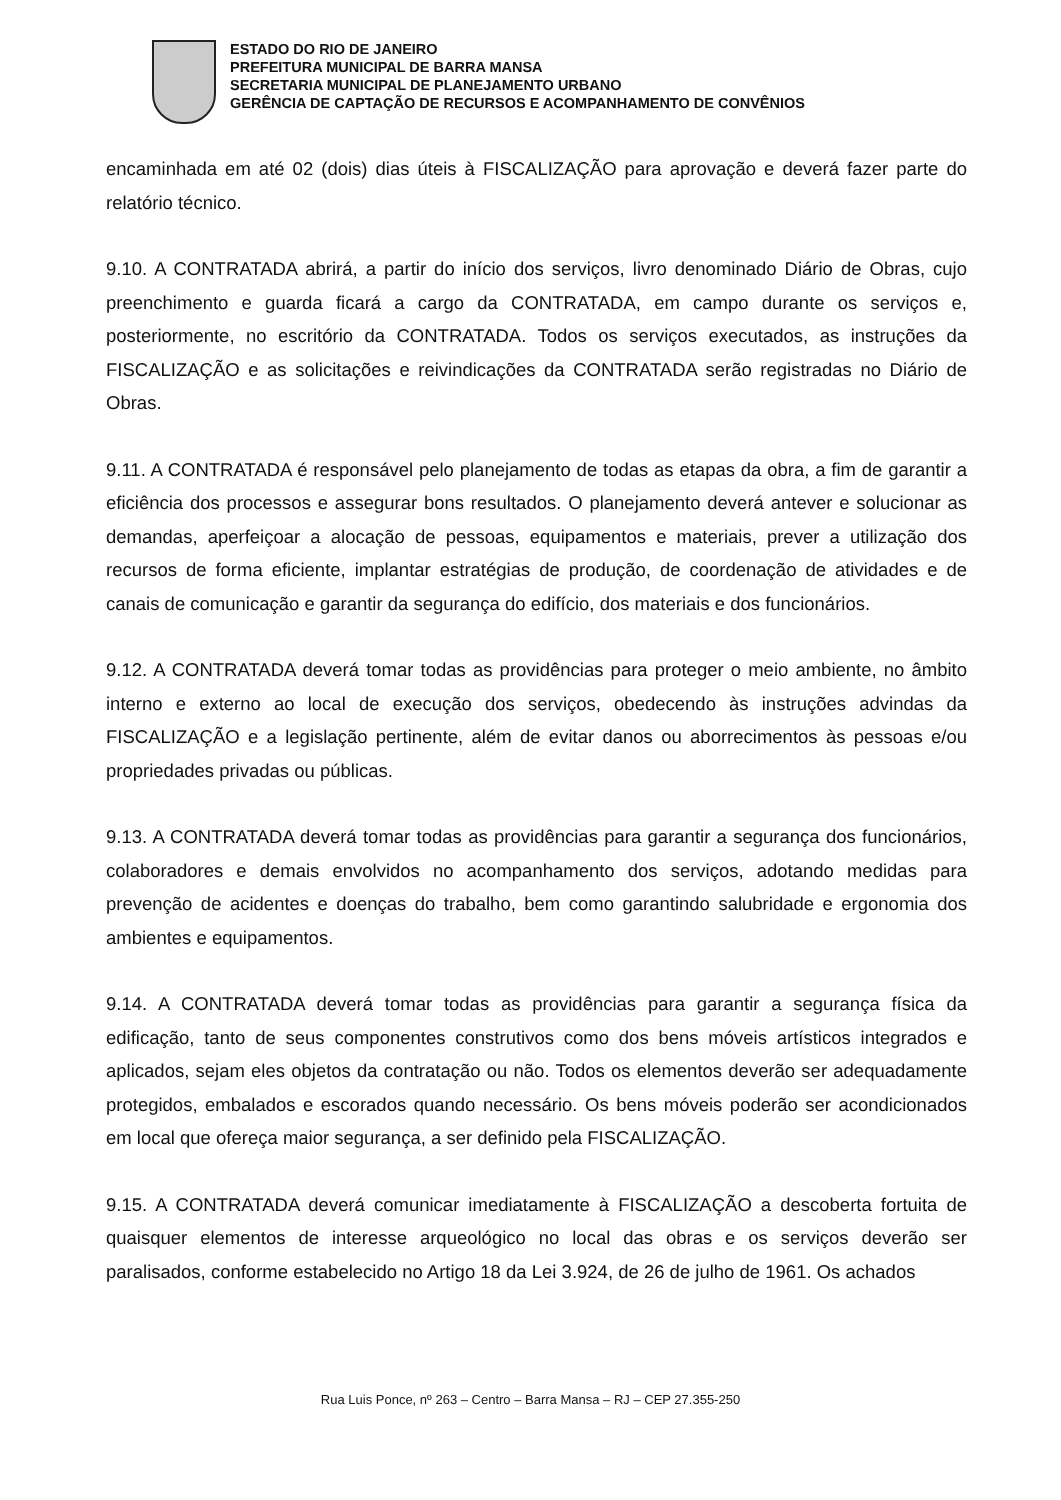ESTADO DO RIO DE JANEIRO
PREFEITURA MUNICIPAL DE BARRA MANSA
SECRETARIA MUNICIPAL DE PLANEJAMENTO URBANO
GERÊNCIA DE CAPTAÇÃO DE RECURSOS E ACOMPANHAMENTO DE CONVÊNIOS
encaminhada em até 02 (dois) dias úteis à FISCALIZAÇÃO para aprovação e deverá fazer parte do relatório técnico.
9.10. A CONTRATADA abrirá, a partir do início dos serviços, livro denominado Diário de Obras, cujo preenchimento e guarda ficará a cargo da CONTRATADA, em campo durante os serviços e, posteriormente, no escritório da CONTRATADA. Todos os serviços executados, as instruções da FISCALIZAÇÃO e as solicitações e reivindicações da CONTRATADA serão registradas no Diário de Obras.
9.11. A CONTRATADA é responsável pelo planejamento de todas as etapas da obra, a fim de garantir a eficiência dos processos e assegurar bons resultados. O planejamento deverá antever e solucionar as demandas, aperfeiçoar a alocação de pessoas, equipamentos e materiais, prever a utilização dos recursos de forma eficiente, implantar estratégias de produção, de coordenação de atividades e de canais de comunicação e garantir da segurança do edifício, dos materiais e dos funcionários.
9.12. A CONTRATADA deverá tomar todas as providências para proteger o meio ambiente, no âmbito interno e externo ao local de execução dos serviços, obedecendo às instruções advindas da FISCALIZAÇÃO e a legislação pertinente, além de evitar danos ou aborrecimentos às pessoas e/ou propriedades privadas ou públicas.
9.13. A CONTRATADA deverá tomar todas as providências para garantir a segurança dos funcionários, colaboradores e demais envolvidos no acompanhamento dos serviços, adotando medidas para prevenção de acidentes e doenças do trabalho, bem como garantindo salubridade e ergonomia dos ambientes e equipamentos.
9.14. A CONTRATADA deverá tomar todas as providências para garantir a segurança física da edificação, tanto de seus componentes construtivos como dos bens móveis artísticos integrados e aplicados, sejam eles objetos da contratação ou não. Todos os elementos deverão ser adequadamente protegidos, embalados e escorados quando necessário. Os bens móveis poderão ser acondicionados em local que ofereça maior segurança, a ser definido pela FISCALIZAÇÃO.
9.15. A CONTRATADA deverá comunicar imediatamente à FISCALIZAÇÃO a descoberta fortuita de quaisquer elementos de interesse arqueológico no local das obras e os serviços deverão ser paralisados, conforme estabelecido no Artigo 18 da Lei 3.924, de 26 de julho de 1961. Os achados
Rua Luis Ponce, nº 263 – Centro – Barra Mansa – RJ – CEP 27.355-250